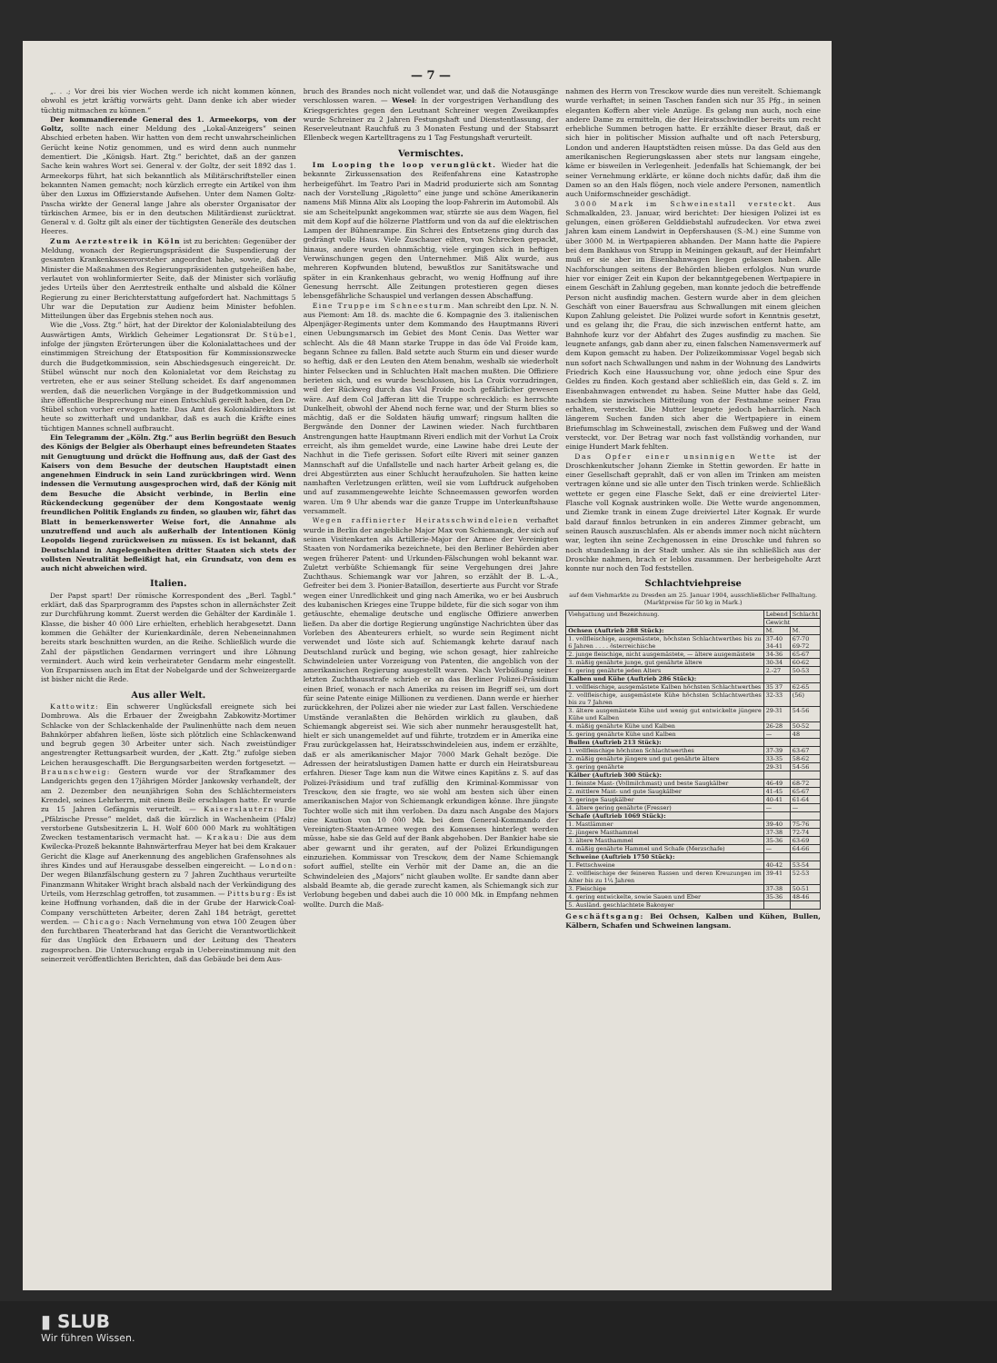— 7 —
„. . .; Vor drei bis vier Wochen werde ich nicht kommen können, obwohl es jetzt kräftig vorwärts geht. Dann denke ich aber wieder tüchtig mitmachen zu können.“
Der kommandierende General des 1. Armeekorps, von der Goltz, sollte nach einer Meldung des „Lokal-Anzeigers“ seinen Abschied erbeten haben. Wir hatten von dem recht unwahrscheinlichen Gerücht keine Notiz genommen, und es wird denn auch nunmehr dementiert. Die „Königsb. Hart. Ztg.“ berichtet, daß an der ganzen Sache kein wahres Wort sei. General v. der Goltz, der seit 1892 das 1. Armeekorps führt, hat sich bekanntlich als Militärschriftsteller einen bekannten Namen gemacht; noch kürzlich erregte ein Artikel von ihm über den Luxus im Offizierstande Aufsehen. Unter dem Namen Goltz-Pascha wirkte der General lange Jahre als oberster Organisator der türkischen Armee, bis er in den deutschen Militärdienst zurücktrat. General v. d. Goltz gilt als einer der tüchtigsten Generäle des deutschen Heeres.
Zum Aerztestreik in Köln ist zu berichten: Gegenüber der Meldung, wonach der Regierungspräsident die Suspendierung der gesamten Krankenkassenvorsteher angeordnet habe, sowie, daß der Minister die Maßnahmen des Regierungspräsidenten gutgeheißen habe, verlautet von wohlinformierter Seite, daß der Minister sich vorläufig jedes Urteils über den Aerztestreik enthalte und alsbald die Kölner Regierung zu einer Berichterstattung aufgefordert hat. Nachmittags 5 Uhr war die Deputation zur Audienz beim Minister befohlen. Mitteilungen über das Ergebnis stehen noch aus.
Wie die „Voss. Ztg.“ hört, hat der Direktor der Kolonialabteilung des Auswärtigen Amts, Wirklich Geheimer Legationsrat Dr. Stübel, infolge der jüngsten Erörterungen über die Kolonialattachees und der einstimmigen Streichung der Etatsposition für Kommissionszwecke durch die Budgetkommission, sein Abschiedsgesuch eingereicht. Dr. Stübel wünscht nur noch den Kolonialetat vor dem Reichstag zu vertreten, ehe er aus seiner Stellung scheidet. Es darf angenommen werden, daß die neuerlichen Vorgänge in der Budgetkommission und ihre öffentliche Besprechung nur einen Entschluß gereift haben, den Dr. Stübel schon vorher erwogen hatte. Das Amt des Kolonialdirektors ist heute so zwitterhaft und undankbar, daß es auch die Kräfte eines tüchtigen Mannes schnell aufbraucht.
Ein Telegramm der „Köln. Ztg.“ aus Berlin begrüßt den Besuch des Königs der Belgier als Oberhaupt eines befreundeten Staates mit Genugtuung und drückt die Hoffnung aus, daß der Gast des Kaisers von dem Besuche der deutschen Hauptstadt einen angenehmen Eindruck in sein Land zurückbringen wird. Wenn indessen die Vermutung ausgesprochen wird, daß der König mit dem Besuche die Absicht verbinde, in Berlin eine Rückendeckung gegenüber der dem Kongostaate wenig freundlichen Politik Englands zu finden, so glauben wir, fährt das Blatt in bemerkenswerter Weise fort, die Annahme als unzutreffend und auch als außerhalb der Intentionen König Leopolds liegend zurückweisen zu müssen. Es ist bekannt, daß Deutschland in Angelegenheiten dritter Staaten sich stets der vollsten Neutralität befleißigt hat, ein Grundsatz, von dem es auch nicht abweichen wird.
Italien.
Der Papst spart! Der römische Korrespondent des „Berl. Tagbl.“ erklärt, daß das Sparprogramm des Papstes schon in allernächster Zeit zur Durchführung kommt. Zuerst werden die Gehälter der Kardinäle 1. Klasse, die bisher 40 000 Lire erhielten, erheblich herabgesetzt. Dann kommen die Gehälter der Kurienkardinäle, deren Nebeneinnahmen bereits stark beschnitten wurden, an die Reihe. Schließlich wurde die Zahl der päpstlichen Gendarmen verringert und ihre Löhnung vermindert. Auch wird kein verheirateter Gendarm mehr eingestellt. Von Ersparnissen auch im Etat der Nobelgarde und der Schweizergarde ist bisher nicht die Rede.
Aus aller Welt.
Kattowitz: Ein schwerer Unglücksfall ereignete sich bei Dombrowa. Als die Erbauer der Zweigbahn Zabkowitz-Mortimer Schlacke von der Schlackenhalde der Paulinenhütte nach dem neuen Bahnkörper abfahren ließen, löste sich plötzlich eine Schlackenwand und begrub gegen 30 Arbeiter unter sich. Nach zweistündiger angestrengter Rettungsarbeit wurden, der „Katt. Ztg.“ zufolge sieben Leichen herausgeschafft. Die Bergungsarbeiten werden fortgesetzt. — Braunschweig: Gestern wurde vor der Strafkammer des Landgerichts gegen den 17jährigen Mörder Jankowsky verhandelt, der am 2. Dezember den neunjährigen Sohn des Schlächtermeisters Krendel, seines Lehrherrn, mit einem Beile erschlagen hatte. Er wurde zu 15 Jahren Gefängnis verurteilt. — Kaiserslautern: Die „Pfälzische Presse“ meldet, daß die kürzlich in Wachenheim (Pfalz) verstorbene Gutsbesitzerin L. H. Wolf 600 000 Mark zu wohltätigen Zwecken testamentarisch vermacht hat. — Krakau: Die aus dem Kwilecka-Prozeß bekannte Bahnwärterfrau Meyer hat bei dem Krakauer Gericht die Klage auf Anerkennung des angeblichen Grafensohnes als ihres Kindes und auf Herausgabe desselben eingereicht. — London: Der wegen Bilanzfälschung gestern zu 7 Jahren Zuchthaus verurteilte Finanzmann Whitaker Wright brach alsbald nach der Verkündigung des Urteils, vom Herzschlag getroffen, tot zusammen. — Pittsburg: Es ist keine Hoffnung vorhanden, daß die in der Grube der Harwick-Coal-Company verschütteten Arbeiter, deren Zahl 184 beträgt, gerettet werden. — Chicago: Nach Vernehmung von etwa 100 Zeugen über den furchtbaren Theaterbrand hat das Gericht die Verantwortlichkeit für das Unglück den Erbauern und der Leitung des Theaters zugesprochen. Die Untersuchung ergab in Uebereinstimmung mit den seinerzeit veröffentlichten Berichten, daß das Gebäude bei dem Aus-
bruch des Brandes noch nicht vollendet war, und daß die Notausgänge verschlossen waren. — Wesel: In der vorgestrigen Verhandlung des Kriegsgerichtes gegen den Leutnant Schreiner wegen Zweikampfes wurde Schreiner zu 2 Jahren Festungshaft und Dienstentlassung, der Reserveleutnant Rauchfuß zu 3 Monaten Festung und der Stabsarzt Ellenbeck wegen Kartelltragens zu 1 Tag Festungshaft verurteilt.
Vermischtes.
Im Looping the loop verunglückt. Wieder hat die bekannte Zirkussensation des Reifenfahrens eine Katastrophe herbeigeführt. Im Teatro Pari in Madrid produzierte sich am Sonntag nach der Vorstellung „Rigoletto“ eine junge und schöne Amerikanerin namens Miß Minna Alix als Looping the loop-Fahrerin im Automobil. Als sie am Scheitelpunkt angekommen war, stürzte sie aus dem Wagen, fiel mit dem Kopf auf die hölzerne Plattform und von da auf die elektrischen Lampen der Bühnenrampe. Ein Schrei des Entsetzens ging durch das gedrängt volle Haus. Viele Zuschauer eilten, von Schrecken gepackt, hinaus, andere wurden ohnmächtig, viele ergingen sich in heftigen Verwünschungen gegen den Unternehmer. Miß Alix wurde, aus mehreren Kopfwunden blutend, bewußtlos zur Sanitätswache und später in ein Krankenhaus gebracht, wo wenig Hoffnung auf ihre Genesung herrscht. Alle Zeitungen protestieren gegen dieses lebensgefährliche Schauspiel und verlangen dessen Abschaffung.
Eine Truppe im Schneesturm. Man schreibt den Lpz. N. N. aus Piemont: Am 18. ds. machte die 6. Kompagnie des 3. italienischen Alpenjäger-Regiments unter dem Kommando des Hauptmanns Riveri einen Uebungsmarsch im Gebiet des Mont Cenis. Das Wetter war schlecht. Als die 48 Mann starke Truppe in das öde Val Froide kam, begann Schnee zu fallen. Bald setzte auch Sturm ein und dieser wurde so heftig, daß er den Leuten den Atem benahm, weshalb sie wiederholt hinter Felsecken und in Schluchten Halt machen mußten. Die Offiziere berieten sich, und es wurde beschlossen, bis La Croix vorzudringen, weil der Rückweg durch das Val Froide noch gefährlicher gewesen wäre. Auf dem Col Jafferan litt die Truppe schrecklich: es herrschte Dunkelheit, obwohl der Abend noch ferne war, und der Sturm blies so mächtig, daß er die Soldaten häufig umwarf; ringsum hallten die Bergwände den Donner der Lawinen wieder. Nach furchtbaren Anstrengungen hatte Hauptmann Riveri endlich mit der Vorhut La Croix erreicht, als ihm gemeldet wurde, eine Lawine habe drei Leute der Nachhut in die Tiefe gerissen. Sofort eilte Riveri mit seiner ganzen Mannschaft auf die Unfallstelle und nach harter Arbeit gelang es, die drei Abgestürzten aus einer Schlucht heraufzuholen. Sie hatten keine namhaften Verletzungen erlitten, weil sie vom Luftdruck aufgehoben und auf zusammengewehte leichte Schneemassen geworfen worden waren. Um 9 Uhr abends war die ganze Truppe im Unterkunftshause versammelt.
Wegen raffinierter Heiratsschwindeleien verhaftet wurde in Berlin der angebliche Major Max von Schiemangk, der sich auf seinen Visitenkarten als Artillerie-Major der Armee der Vereinigten Staaten von Nordamerika bezeichnete, bei den Berliner Behörden aber wegen früherer Patent- und Urkunden-Fälschungen wohl bekannt war. Zuletzt verbüßte Schiemangk für seine Vergehungen drei Jahre Zuchthaus. Schiemangk war vor Jahren, so erzählt der B. L.-A., Gefreiter bei dem 3. Pionier-Bataillon, desertierte aus Furcht vor Strafe wegen einer Unredlichkeit und ging nach Amerika, wo er bei Ausbruch des kubanischen Krieges eine Truppe bildete, für die sich sogar von ihm getäuschte, ehemalige deutsche und englische Offiziere anwerben ließen. Da aber die dortige Regierung ungünstige Nachrichten über das Vorleben des Abenteurers erhielt, so wurde sein Regiment nicht verwendet und löste sich auf. Schiemangk kehrte darauf nach Deutschland zurück und beging, wie schon gesagt, hier zahlreiche Schwindeleien unter Vorzeigung von Patenten, die angeblich von der amerikanischen Regierung ausgestellt waren. Nach Verbüßung seiner letzten Zuchthausstrafe schrieb er an das Berliner Polizei-Präsidium einen Brief, wonach er nach Amerika zu reisen im Begriff sei, um dort für seine Patente einige Millionen zu verdienen. Dann werde er hierher zurückkehren, der Polizei aber nie wieder zur Last fallen. Verschiedene Umstände veranlaßten die Behörden wirklich zu glauben, daß Schiemangk abgereist sei. Wie sich aber nunmehr herausgestellt hat, hielt er sich unangemeldet auf und führte, trotzdem er in Amerika eine Frau zurückgelassen hat, Heiratsschwindeleien aus, indem er erzählte, daß er als amerikanischer Major 7000 Mark Gehalt bezöge. Die Adressen der heiratslustigen Damen hatte er durch ein Heiratsbureau erfahren. Dieser Tage kam nun die Witwe eines Kapitäns z. S. auf das Polizei-Präsidium und traf zufällig den Kriminal-Kommissar von Tresckow, den sie fragte, wo sie wohl am besten sich über einen amerikanischen Major von Schiemangk erkundigen könne. Ihre jüngste Tochter wolle sich mit ihm verloben. Da dazu nach Angabe des Majors eine Kaution von 10 000 Mk. bei dem General-Kommando der Vereinigten-Staaten-Armee wegen des Konsenses hinterlegt werden müsse, habe sie das Geld auf der Bank abgehoben. Der Bankier habe sie aber gewarnt und ihr geraten, auf der Polizei Erkundigungen einzuziehen. Kommissar von Tresckow, dem der Name Schiemangk sofort auffiel, stellte ein Verhör mit der Dame an, die an die Schwindeleien des „Majors“ nicht glauben wollte. Er sandte dann aber alsbald Beamte ab, die gerade zurecht kamen, als Schiemangk sich zur Verlobung begeben und dabei auch die 10 000 Mk. in Empfang nehmen wollte. Durch die Maß-
nahmen des Herrn von Tresckow wurde dies nun vereitelt. Schiemangk wurde verhaftet; in seinen Taschen fanden sich nur 35 Pfg., in seinen eleganten Koffern aber viele Anzüge. Es gelang nun auch, noch eine andere Dame zu ermitteln, die der Heiratsschwindler bereits um recht erhebliche Summen betrogen hatte. Er erzählte dieser Braut, daß er sich hier in politischer Mission aufhalte und oft nach Petersburg, London und anderen Hauptstädten reisen müsse. Da das Geld aus den amerikanischen Regierungskassen aber stets nur langsam eingehe, käme er bisweilen in Verlegenheit. Jedenfalls hat Schiemangk, der bei seiner Vernehmung erklärte, er könne doch nichts dafür, daß ihm die Damen so an den Hals flögen, noch viele andere Personen, namentlich auch Uniformschneider geschädigt.
3000 Mark im Schweinestall versteckt. Aus Schmalkalden, 23. Januar, wird berichtet: Der hiesigen Polizei ist es gelungen, einen größeren Gelddiebstahl aufzudecken. Vor etwa zwei Jahren kam einem Landwirt in Oepfershausen (S.-M.) eine Summe von über 3000 M. in Wertpapieren abhanden. Der Mann hatte die Papiere bei dem Bankhaus von Strupp in Meiningen gekauft, auf der Heimfahrt muß er sie aber im Eisenbahnwagen liegen gelassen haben. Alle Nachforschungen seitens der Behörden blieben erfolglos. Nun wurde hier vor einiger Zeit ein Kupon der bekanntgegebenen Wertpapiere in einem Geschäft in Zahlung gegeben, man konnte jedoch die betreffende Person nicht ausfindig machen. Gestern wurde aber in dem gleichen Geschäft von einer Bauersfrau aus Schwallungen mit einem gleichen Kupon Zahlung geleistet. Die Polizei wurde sofort in Kenntnis gesetzt, und es gelang ihr, die Frau, die sich inzwischen entfernt hatte, am Bahnhofe kurz vor der Abfahrt des Zuges ausfindig zu machen. Sie leugnete anfangs, gab dann aber zu, einen falschen Namensvermerk auf dem Kupon gemacht zu haben. Der Polizeikommissar Vogel begab sich nun sofort nach Schwallungen und nahm in der Wohnung des Landwirts Friedrich Koch eine Haussuchung vor, ohne jedoch eine Spur des Geldes zu finden. Koch gestand aber schließlich ein, das Geld s. Z. im Eisenbahnwagen entwendet zu haben. Seine Mutter habe das Geld, nachdem sie inzwischen Mitteilung von der Festnahme seiner Frau erhalten, versteckt. Die Mutter leugnete jedoch beharrlich. Nach längerem Suchen fanden sich aber die Wertpapiere in einem Briefumschlag im Schweinestall, zwischen dem Fußweg und der Wand versteckt, vor. Der Betrag war noch fast vollständig vorhanden, nur einige Hundert Mark fehlten.
Das Opfer einer unsinnigen Wette ist der Droschkenkutscher Johann Ziemke in Stettin geworden. Er hatte in einer Gesellschaft geprahlt, daß er von allen im Trinken am meisten vertragen könne und sie alle unter den Tisch trinken werde. Schließlich wettete er gegen eine Flasche Sekt, daß er eine dreiviertel Liter-Flasche voll Kognak austrinken wolle. Die Wette wurde angenommen, und Ziemke trank in einem Zuge dreiviertel Liter Kognak. Er wurde bald darauf finnlos betrunken in ein anderes Zimmer gebracht, um seinen Rausch auszuschlafen. Als er abends immer noch nicht nüchtern war, legten ihn seine Zechgenossen in eine Droschke und fuhren so noch stundenlang in der Stadt umher. Als sie ihn schließlich aus der Droschke nahmen, brach er leblos zusammen. Der herbeigeholte Arzt konnte nur noch den Tod feststellen.
Schlachtviehpreise
auf dem Viehmarkte zu Dresden am 25. Januar 1904, ausschließlicher Fellhaltung. (Marktpreise für 50 kg in Mark.)
| Viehgattung und Bezeichnung. | Lebend | Schlacht |
| --- | --- | --- |
| | Gewicht | |
| Ochsen (Auftrieb 288 Stück): | M. | M. |
| 1. vollfleischige, ausgemästete, höchsten Schlachtwerthes bis zu 6 Jahren . . . . österreichische | 37-40 34-41 | 67-70 69-72 |
| 2. junge fleischige, nicht ausgemästete, — ältere ausgemästete | 34-36 | 65-67 |
| 3. mäßig genährte junge, gut genährte ältere | 30-34 | 60-62 |
| 4. gering genährte jeden Alters | 2.-27 | 50-53 |
| Kalben und Kühe (Auftrieb 286 Stück): | | |
| 1. vollfleischige, ausgemästete Kalben höchsten Schlachtwerthes | 35 37 | 62-65 |
| 2. vollfleischige, ausgemästete Kühe höchsten Schlachtwerthes bis zu 7 Jahren | 32-33 | (56) |
| 3. ältere ausgemästete Kühe und wenig gut entwickelte jüngere Kühe und Kalben | 29-31 | 54-56 |
| 4. mäßig genährte Kühe und Kalben | 26-28 | 50-52 |
| 5. gering genährte Kühe und Kalben | — | 48 |
| Bullen (Auftrieb 213 Stück): | | |
| 1. vollfleischige höchsten Schlachtwerthes | 37-39 | 63-67 |
| 2. mäßig genährte jüngere und gut genährte ältere | 33-35 | 58-62 |
| 3. gering genährte | 29-31 | 54-56 |
| Kälber (Auftrieb 300 Stück): | | |
| 1. feinste Mast- (Vollmilchmast) und beste Saugkälber | 46-49 | 68-72 |
| 2. mittlere Mast- und gute Saugkälber | 41-45 | 65-67 |
| 3. geringe Saugkälber | 40-41 | 61-64 |
| 4. ältere gering genährte (Fresser) | — | — |
| Schafe (Auftrieb 1069 Stück): | | |
| 1. Mastlämmer | 39-40 | 75-76 |
| 2. jüngere Masthammel | 37-38 | 72-74 |
| 3. ältere Masthammel | 35-36 | 63-69 |
| 4. mäßig genährte Hammel und Schafe (Merzschafe) | — | 64-66 |
| Schweine (Auftrieb 1750 Stück): | | |
| 1. Fettschweine | 40-42 | 53-54 |
| 2. vollfleischige der feineren Rassen und deren Kreuzungen im Alter bis zu 1¼ Jahren | 39-41 | 52-53 |
| 3. Fleischige | 37-38 | 50-51 |
| 4. gering entwickelte, sowie Sauen und Eber | 35-36 | 48-46 |
| 5. Ausländ. geschlachtete Bakonyer | | |
Geschäftsgang: Bei Ochsen, Kalben und Kühen, Bullen, Kälbern, Schafen und Schweinen langsam.
▮ SLUB
Wir führen Wissen.